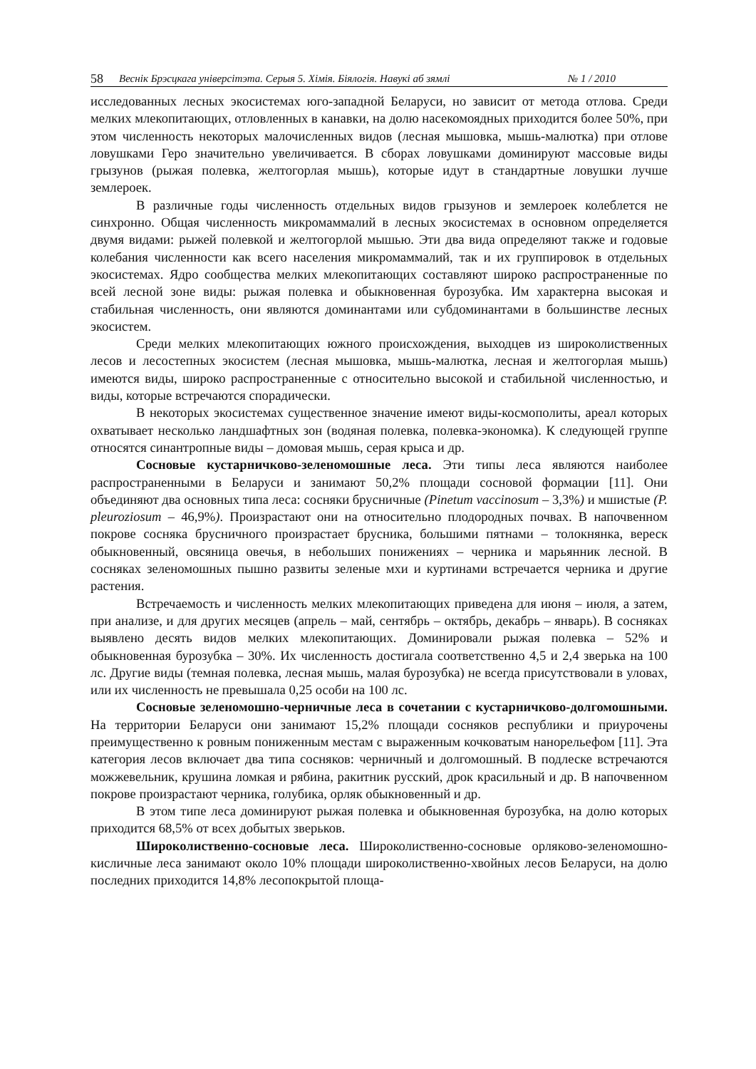58 Веснік Брэсцкага універсітэта. Серыя 5. Хімія. Біялогія. Навукі аб зямлі № 1 / 2010
исследованных лесных экосистемах юго-западной Беларуси, но зависит от метода отлова. Среди мелких млекопитающих, отловленных в канавки, на долю насекомоядных приходится более 50%, при этом численность некоторых малочисленных видов (лесная мышовка, мышь-малютка) при отлове ловушками Геро значительно увеличивается. В сборах ловушками доминируют массовые виды грызунов (рыжая полевка, желтогорлая мышь), которые идут в стандартные ловушки лучше землероек.
В различные годы численность отдельных видов грызунов и землероек колеблется не синхронно. Общая численность микромаммалий в лесных экосистемах в основном определяется двумя видами: рыжей полевкой и желтогорлой мышью. Эти два вида определяют также и годовые колебания численности как всего населения микромаммалий, так и их группировок в отдельных экосистемах. Ядро сообщества мелких млекопитающих составляют широко распространенные по всей лесной зоне виды: рыжая полевка и обыкновенная бурозубка. Им характерна высокая и стабильная численность, они являются доминантами или субдоминантами в большинстве лесных экосистем.
Среди мелких млекопитающих южного происхождения, выходцев из широколиственных лесов и лесостепных экосистем (лесная мышовка, мышь-малютка, лесная и желтогорлая мышь) имеются виды, широко распространенные с относительно высокой и стабильной численностью, и виды, которые встречаются спорадически.
В некоторых экосистемах существенное значение имеют виды-космополиты, ареал которых охватывает несколько ландшафтных зон (водяная полевка, полевка-экономка). К следующей группе относятся синантропные виды – домовая мышь, серая крыса и др.
Сосновые кустарничково-зеленомошные леса. Эти типы леса являются наиболее распространенными в Беларуси и занимают 50,2% площади сосновой формации [11]. Они объединяют два основных типа леса: сосняки брусничные (Pinetum vaccinosum – 3,3%) и мшистые (P. pleuroziosum – 46,9%). Произрастают они на относительно плодородных почвах. В напочвенном покрове сосняка брусничного произрастает брусника, большими пятнами – толокнянка, вереск обыкновенный, овсяница овечья, в небольших понижениях – черника и марьянник лесной. В сосняках зеленомошных пышно развиты зеленые мхи и куртинами встречается черника и другие растения.
Встречаемость и численность мелких млекопитающих приведена для июня – июля, а затем, при анализе, и для других месяцев (апрель – май, сентябрь – октябрь, декабрь – январь). В сосняках выявлено десять видов мелких млекопитающих. Доминировали рыжая полевка – 52% и обыкновенная бурозубка – 30%. Их численность достигала соответственно 4,5 и 2,4 зверька на 100 лс. Другие виды (темная полевка, лесная мышь, малая бурозубка) не всегда присутствовали в уловах, или их численность не превышала 0,25 особи на 100 лс.
Сосновые зеленомошно-черничные леса в сочетании с кустарничково-долгомошными. На территории Беларуси они занимают 15,2% площади сосняков республики и приурочены преимущественно к ровным пониженным местам с выраженным кочковатым нанорельефом [11]. Эта категория лесов включает два типа сосняков: черничный и долгомошный. В подлеске встречаются можжевельник, крушина ломкая и рябина, ракитник русский, дрок красильный и др. В напочвенном покрове произрастают черника, голубика, орляк обыкновенный и др.
В этом типе леса доминируют рыжая полевка и обыкновенная бурозубка, на долю которых приходится 68,5% от всех добытых зверьков.
Широколиственно-сосновые леса. Широколиственно-сосновые орляково-зеленомошно-кисличные леса занимают около 10% площади широколиственно-хвойных лесов Беларуси, на долю последних приходится 14,8% лесопокрытой площа-